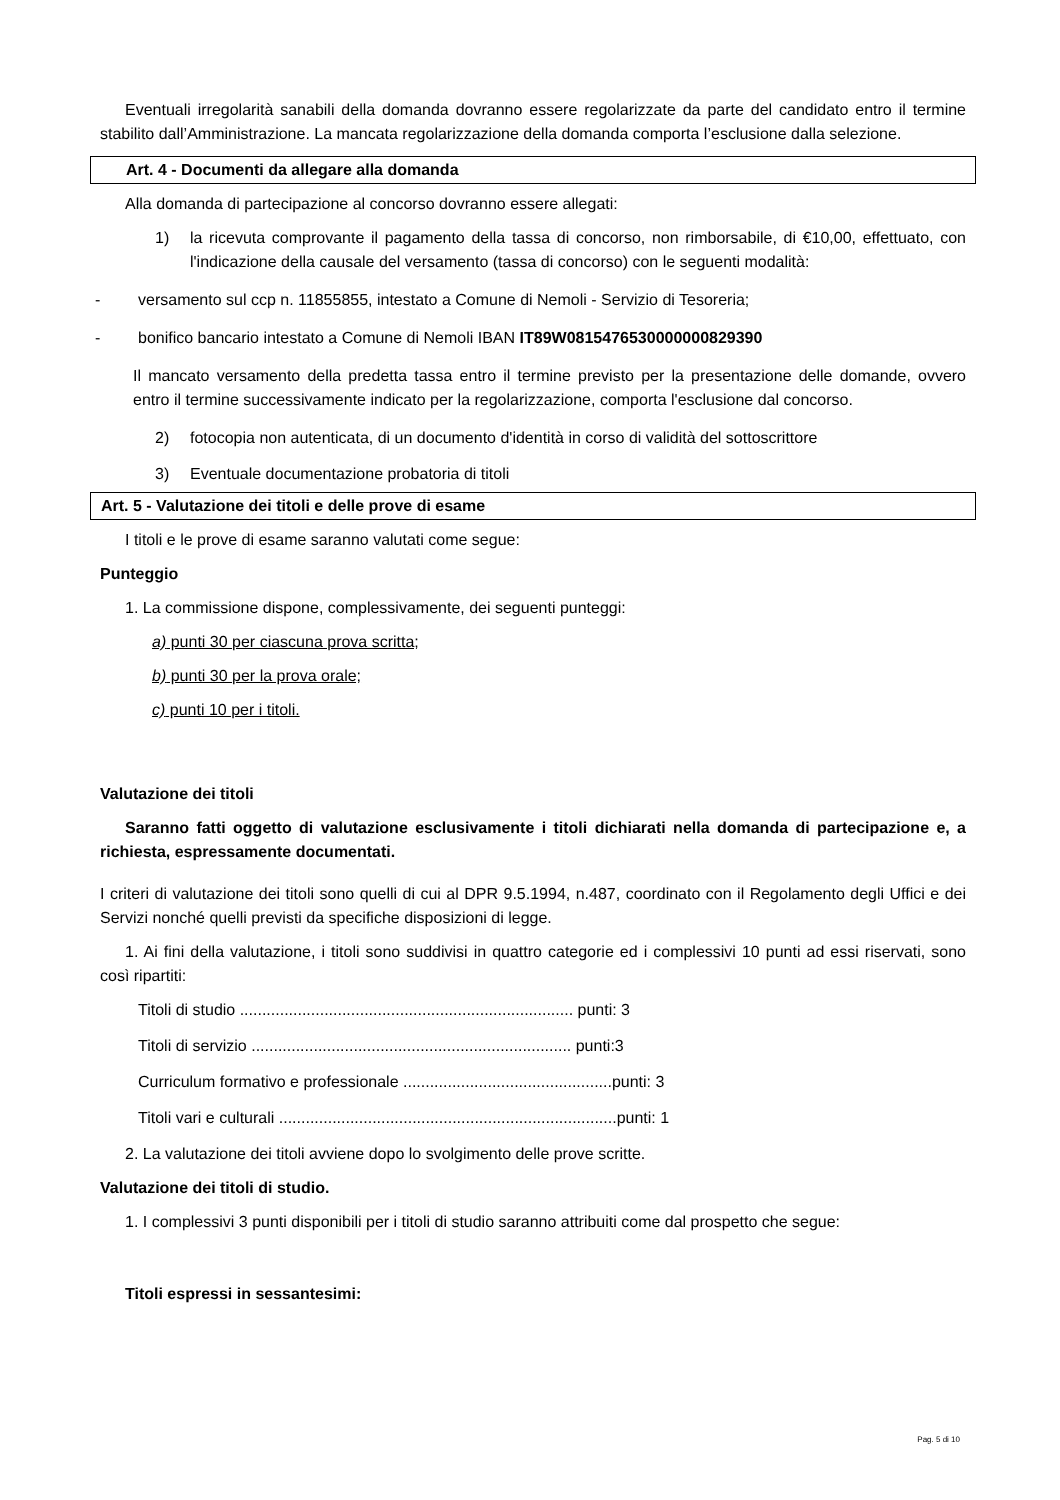Eventuali irregolarità sanabili della domanda dovranno essere regolarizzate da parte del candidato entro il termine stabilito dall’Amministrazione. La mancata regolarizzazione della domanda comporta l’esclusione dalla selezione.
Art. 4 - Documenti da allegare alla domanda
Alla domanda di partecipazione al concorso dovranno essere allegati:
1) la ricevuta comprovante il pagamento della tassa di concorso, non rimborsabile, di €10,00, effettuato, con l'indicazione della causale del versamento (tassa di concorso) con le seguenti modalità:
- versamento sul ccp n. 11855855, intestato a Comune di Nemoli - Servizio di Tesoreria;
- bonifico bancario intestato a Comune di Nemoli IBAN IT89W0815476530000000829390
Il mancato versamento della predetta tassa entro il termine previsto per la presentazione delle domande, ovvero entro il termine successivamente indicato per la regolarizzazione, comporta l'esclusione dal concorso.
2) fotocopia non autenticata, di un documento d'identità in corso di validità del sottoscrittore
3) Eventuale documentazione probatoria di titoli
Art. 5 - Valutazione dei titoli e delle prove di esame
I titoli e le prove di esame saranno valutati come segue:
Punteggio
1. La commissione dispone, complessivamente, dei seguenti punteggi:
a) punti 30 per ciascuna prova scritta;
b) punti 30 per la prova orale;
c) punti 10 per i titoli.
Valutazione dei titoli
Saranno fatti oggetto di valutazione esclusivamente i titoli dichiarati nella domanda di partecipazione e, a richiesta, espressamente documentati.
I criteri di valutazione dei titoli sono quelli di cui al DPR 9.5.1994, n.487, coordinato con il Regolamento degli Uffici e dei Servizi nonché quelli previsti da specifiche disposizioni di legge.
1. Ai fini della valutazione, i titoli sono suddivisi in quattro categorie ed i complessivi 10 punti ad essi riservati, sono così ripartiti:
Titoli di studio ........................................................................... punti: 3
Titoli di servizio ........................................................................ punti:3
Curriculum formativo e professionale ...............................................punti: 3
Titoli vari e culturali ............................................................................punti: 1
2. La valutazione dei titoli avviene dopo lo svolgimento delle prove scritte.
Valutazione dei titoli di studio.
1. I complessivi 3 punti disponibili per i titoli di studio saranno attribuiti come dal prospetto che segue:
Titoli espressi in sessantesimi:
Pag. 5 di 10